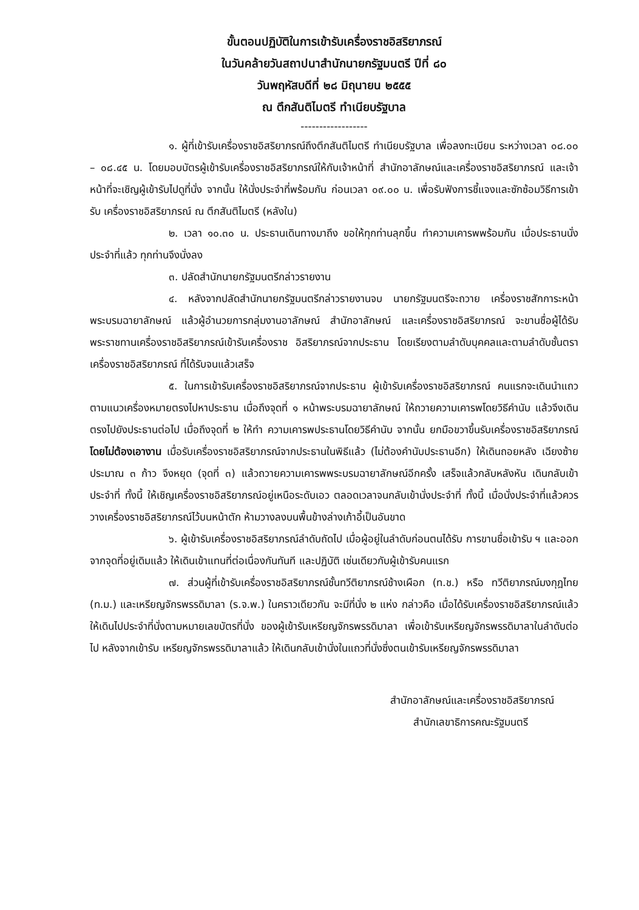ขั้นตอนปฏิบัติในการเข้ารับเครื่องราชอิสริยาภรณ์
ในวันคล้ายวันสถาปนาสำนักนายกรัฐมนตรี ปีที่ ๘๐
วันพฤหัสบดีที่ ๒๘ มิถุนายน ๒๕๕๕
ณ ตึกสันติไมตรี ทำเนียบรัฐบาล
------------------
๑. ผู้ที่เข้ารับเครื่องราชอิสริยาภรณ์ถึงตึกสันติไมตรี ทำเนียบรัฐบาล เพื่อลงทะเบียน ระหว่างเวลา ๐๘.๐๐ – ๐๘.๔๕ น. โดยมอบบัตรผู้เข้ารับเครื่องราชอิสริยาภรณ์ให้กับเจ้าหน้าที่ สำนักอาลักษณ์และเครื่องราชอิสริยาภรณ์ และเจ้าหน้าที่จะเชิญผู้เข้ารับไปดูที่นั่ง จากนั้น ให้นั่งประจำที่พร้อมกัน ก่อนเวลา ๐๙.๐๐ น. เพื่อรับฟังการชี้แจงและซักซ้อมวิธีการเข้ารับ เครื่องราชอิสริยาภรณ์ ณ ตึกสันติไมตรี (หลังใน)
๒. เวลา ๑๐.๓๐ น. ประธานเดินทางมาถึง ขอให้ทุกท่านลุกขึ้น ทำความเคารพพร้อมกัน เมื่อประธานนั่งประจำที่แล้ว ทุกท่านจึงนั่งลง
๓. ปลัดสำนักนายกรัฐมนตรีกล่าวรายงาน
๔. หลังจากปลัดสำนักนายกรัฐมนตรีกล่าวรายงานจบ นายกรัฐมนตรีจะถวาย เครื่องราชสักการะหน้าพระบรมฉายาลักษณ์ แล้วผู้อำนวยการกลุ่มงานอาลักษณ์ สำนักอาลักษณ์ และเครื่องราชอิสริยาภรณ์ จะขานชื่อผู้ได้รับพระราชทานเครื่องราชอิสริยาภรณ์เข้ารับเครื่องราช อิสริยาภรณ์จากประธาน โดยเรียงตามลำดับบุคคลและตามลำดับชั้นตราเครื่องราชอิสริยาภรณ์ ที่ได้รับจนแล้วเสร็จ
๕. ในการเข้ารับเครื่องราชอิสริยาภรณ์จากประธาน ผู้เข้ารับเครื่องราชอิสริยาภรณ์ คนแรกจะเดินนำแถวตามแนวเครื่องหมายตรงไปหาประธาน เมื่อถึงจุดที่ ๑ หน้าพระบรมฉายาลักษณ์ ให้ถวายความเคารพโดยวิธีคำนับ แล้วจึงเดินตรงไปยังประธานต่อไป เมื่อถึงจุดที่ ๒ ให้ทำ ความเคารพประธานโดยวิธีคำนับ จากนั้น ยกมือขวาขึ้นรับเครื่องราชอิสริยาภรณ์โดยไม่ต้องเอางาน เมื่อรับเครื่องราชอิสริยาภรณ์จากประธานในพิธีแล้ว (ไม่ต้องคำนับประธานอีก) ให้เดินถอยหลัง เฉียงซ้ายประมาณ ๓ ก้าว จึงหยุด (จุดที่ ๓) แล้วถวายความเคารพพระบรมฉายาลักษณ์อีกครั้ง เสร็จแล้วกลับหลังหัน เดินกลับเข้าประจำที่ ทั้งนี้ ให้เชิญเครื่องราชอิสริยาภรณ์อยู่เหนือระดับเอว ตลอดเวลาจนกลับเข้านั่งประจำที่ ทั้งนี้ เมื่อนั่งประจำที่แล้วควรวางเครื่องราชอิสริยาภรณ์ไว้บนหน้าตัก ห้ามวางลงบนพื้นข้างล่างเก้าอี้เป็นอันขาด
๖. ผู้เข้ารับเครื่องราชอิสริยาภรณ์ลำดับถัดไป เมื่อผู้อยู่ในลำดับก่อนตนได้รับ การขานชื่อเข้ารับ ฯ และออกจากจุดที่อยู่เดิมแล้ว ให้เดินเข้าแทนที่ต่อเนื่องกันทันที และปฏิบัติ เช่นเดียวกับผู้เข้ารับคนแรก
๗. ส่วนผู้ที่เข้ารับเครื่องราชอิสริยาภรณ์ชั้นทวีติยาภรณ์ช้างเผือก (ท.ช.) หรือ ทวีติยาภรณ์มงกุฎไทย (ท.ม.) และเหรียญจักรพรรดิมาลา (ร.จ.พ.) ในคราวเดียวกัน จะมีที่นั่ง ๒ แห่ง กล่าวคือ เมื่อได้รับเครื่องราชอิสริยาภรณ์แล้ว ให้เดินไปประจำที่นั่งตามหมายเลขบัตรที่นั่ง ของผู้เข้ารับเหรียญจักรพรรดิมาลา เพื่อเข้ารับเหรียญจักรพรรดิมาลาในลำดับต่อไป หลังจากเข้ารับ เหรียญจักรพรรดิมาลาแล้ว ให้เดินกลับเข้านั่งในแถวที่นั่งซึ่งตนเข้ารับเหรียญจักรพรรดิมาลา
สำนักอาลักษณ์และเครื่องราชอิสริยาภรณ์
สำนักเลขาธิการคณะรัฐมนตรี